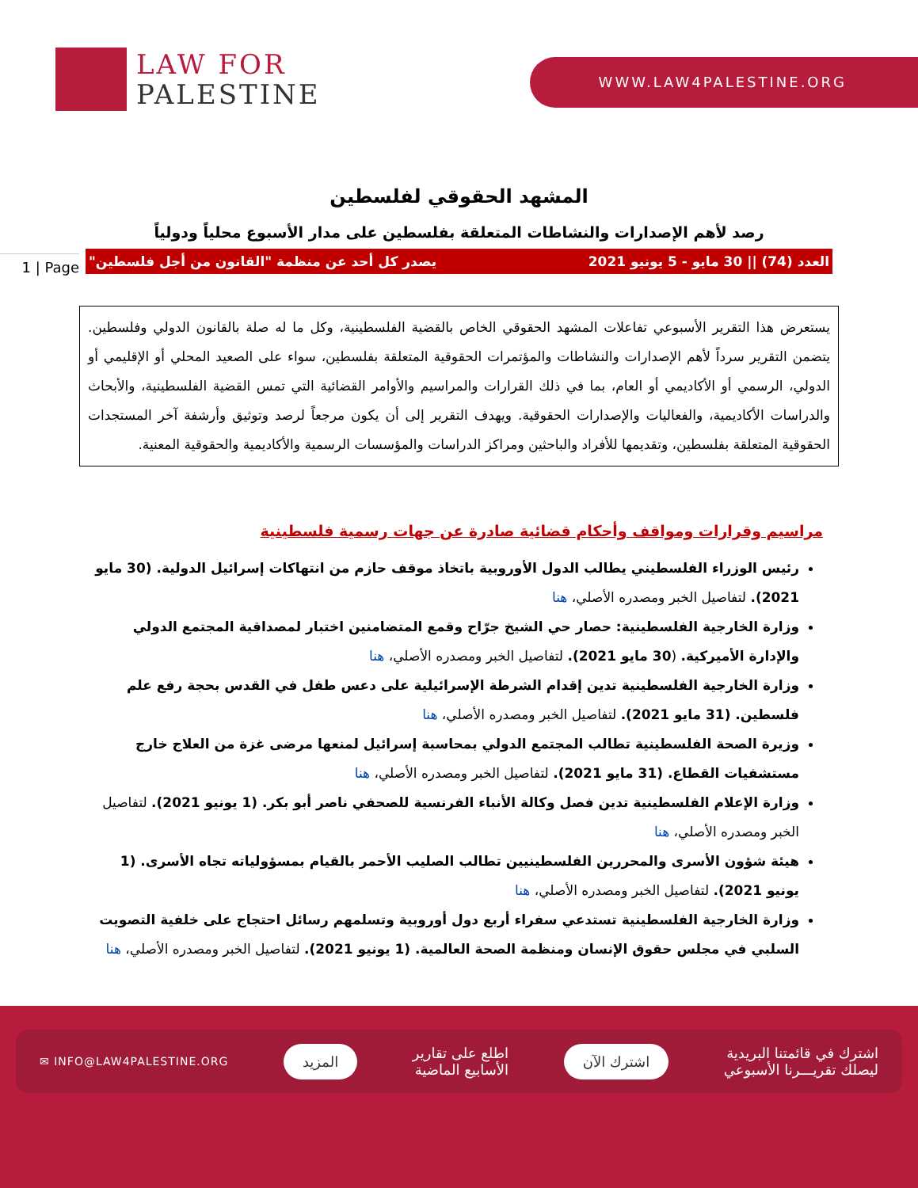LAW FOR
PALESTINE
WWW.LAW4PALESTINE.ORG
1 | Page
المشهد الحقوقي لفلسطين
رصد لأهم الإصدارات والنشاطات المتعلقة بفلسطين على مدار الأسبوع محلياً ودولياً
العدد (74) || 30 مايو - 5 يونيو 2021 يصدر كل أحد عن منظمة "القانون من أجل فلسطين"
يستعرض هذا التقرير الأسبوعي تفاعلات المشهد الحقوقي الخاص بالقضية الفلسطينية، وكل ما له صلة بالقانون الدولي وفلسطين. يتضمن التقرير سرداً لأهم الإصدارات والنشاطات والمؤتمرات الحقوقية المتعلقة بفلسطين، سواء على الصعيد المحلي أو الإقليمي أو الدولي، الرسمي أو الأكاديمي أو العام، بما في ذلك القرارات والمراسيم والأوامر القضائية التي تمس القضية الفلسطينية، والأبحاث والدراسات الأكاديمية، والفعاليات والإصدارات الحقوقية. ويهدف التقرير إلى أن يكون مرجعاً لرصد وتوثيق وأرشفة آخر المستجدات الحقوقية المتعلقة بفلسطين، وتقديمها للأفراد والباحثين ومراكز الدراسات والمؤسسات الرسمية والأكاديمية والحقوقية المعنية.
مراسيم وقرارات ومواقف وأحكام قضائية صادرة عن جهات رسمية فلسطينية
رئيس الوزراء الفلسطيني يطالب الدول الأوروبية باتخاذ موقف حازم من انتهاكات إسرائيل الدولية. (30 مايو 2021). لتفاصيل الخبر ومصدره الأصلي، هنا
وزارة الخارجية الفلسطينية: حصار حي الشيخ جرّاح وقمع المتضامنين اختبار لمصداقية المجتمع الدولي والإدارة الأميركية. (30 مايو 2021). لتفاصيل الخبر ومصدره الأصلي، هنا
وزارة الخارجية الفلسطينية تدين إقدام الشرطة الإسرائيلية على دعس طفل في القدس بحجة رفع علم فلسطين. (31 مايو 2021). لتفاصيل الخبر ومصدره الأصلي، هنا
وزيرة الصحة الفلسطينية تطالب المجتمع الدولي بمحاسبة إسرائيل لمنعها مرضى غزة من العلاج خارج مستشفيات القطاع. (31 مايو 2021). لتفاصيل الخبر ومصدره الأصلي، هنا
وزارة الإعلام الفلسطينية تدين فصل وكالة الأنباء الفرنسية للصحفي ناصر أبو بكر. (1 يونيو 2021). لتفاصيل الخبر ومصدره الأصلي، هنا
هيئة شؤون الأسرى والمحررين الفلسطينيين تطالب الصليب الأحمر بالقيام بمسؤولياته تجاه الأسرى. (1 يونيو 2021). لتفاصيل الخبر ومصدره الأصلي، هنا
وزارة الخارجية الفلسطينية تستدعي سفراء أربع دول أوروبية وتسلمهم رسائل احتجاج على خلفية التصويت السلبي في مجلس حقوق الإنسان ومنظمة الصحة العالمية. (1 يونيو 2021). لتفاصيل الخبر ومصدره الأصلي، هنا
اشترك في قائمتنا البريدية
ليصلك تقريـــرنا الأسبوعي اشترك الآن اطلع على تقارير
الأسابيع الماضية المزيد ✉ INFO@LAW4PALESTINE.ORG